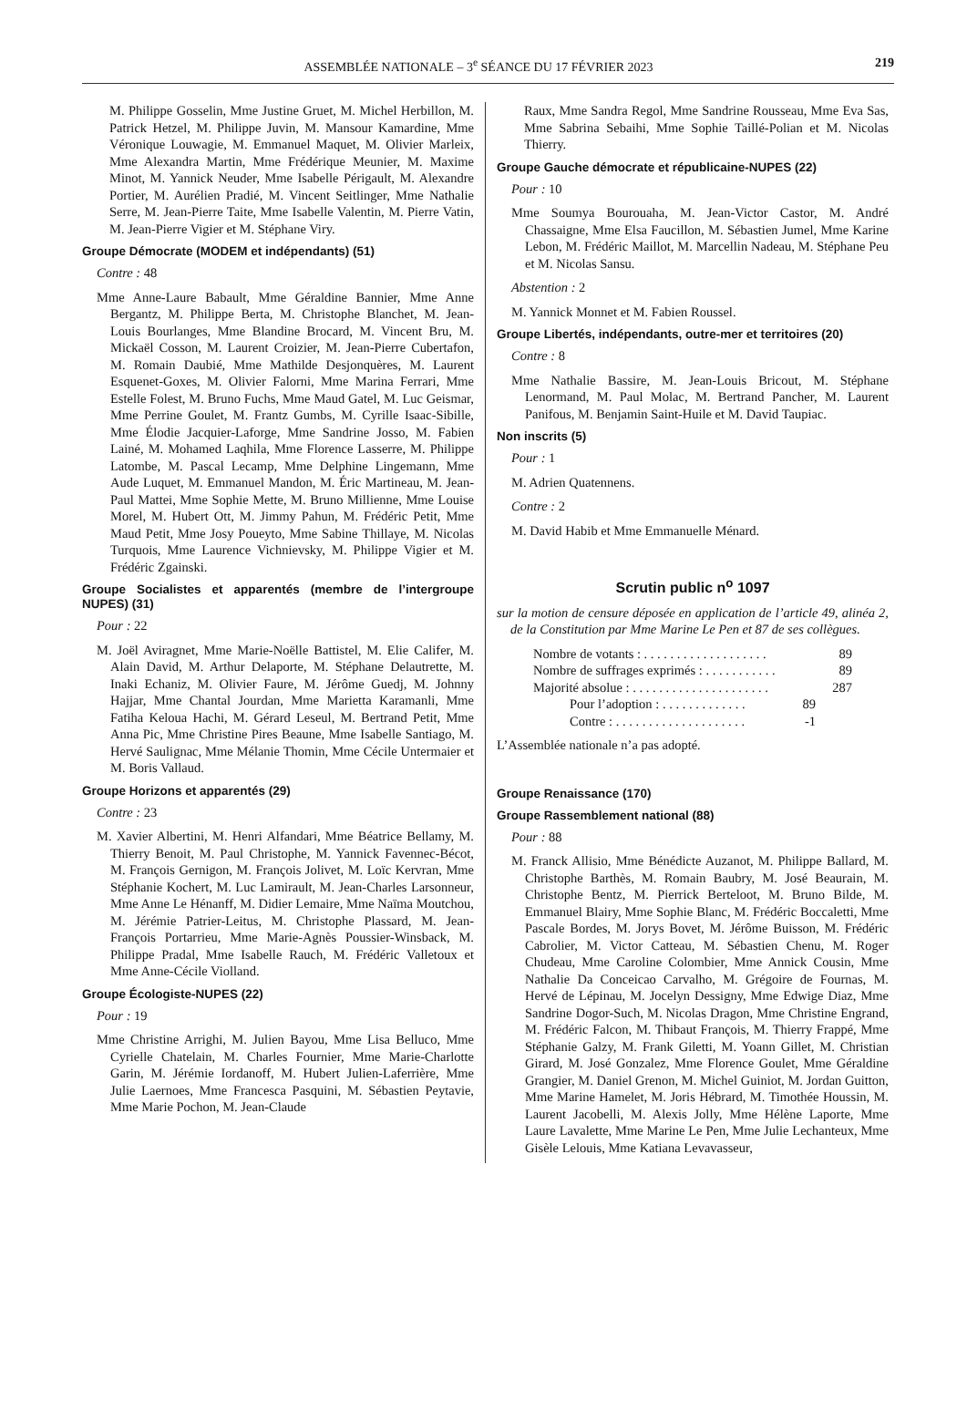ASSEMBLÉE NATIONALE – 3<sup>e</sup> SÉANCE DU 17 FÉVRIER 2023 219
M. Philippe Gosselin, Mme Justine Gruet, M. Michel Herbillon, M. Patrick Hetzel, M. Philippe Juvin, M. Mansour Kamardine, Mme Véronique Louwagie, M. Emmanuel Maquet, M. Olivier Marleix, Mme Alexandra Martin, Mme Frédérique Meunier, M. Maxime Minot, M. Yannick Neuder, Mme Isabelle Périgault, M. Alexandre Portier, M. Aurélien Pradié, M. Vincent Seitlinger, Mme Nathalie Serre, M. Jean-Pierre Taite, Mme Isabelle Valentin, M. Pierre Vatin, M. Jean-Pierre Vigier et M. Stéphane Viry.
Groupe Démocrate (MODEM et indépendants) (51)
Contre : 48
Mme Anne-Laure Babault, Mme Géraldine Bannier, Mme Anne Bergantz, M. Philippe Berta, M. Christophe Blanchet, M. Jean-Louis Bourlanges, Mme Blandine Brocard, M. Vincent Bru, M. Mickaël Cosson, M. Laurent Croizier, M. Jean-Pierre Cubertafon, M. Romain Daubié, Mme Mathilde Desjonquères, M. Laurent Esquenet-Goxes, M. Olivier Falorni, Mme Marina Ferrari, Mme Estelle Folest, M. Bruno Fuchs, Mme Maud Gatel, M. Luc Geismar, Mme Perrine Goulet, M. Frantz Gumbs, M. Cyrille Isaac-Sibille, Mme Élodie Jacquier-Laforge, Mme Sandrine Josso, M. Fabien Lainé, M. Mohamed Laqhila, Mme Florence Lasserre, M. Philippe Latombe, M. Pascal Lecamp, Mme Delphine Lingemann, Mme Aude Luquet, M. Emmanuel Mandon, M. Éric Martineau, M. Jean-Paul Mattei, Mme Sophie Mette, M. Bruno Millienne, Mme Louise Morel, M. Hubert Ott, M. Jimmy Pahun, M. Frédéric Petit, Mme Maud Petit, Mme Josy Poueyto, Mme Sabine Thillaye, M. Nicolas Turquois, Mme Laurence Vichnievsky, M. Philippe Vigier et M. Frédéric Zgainski.
Groupe Socialistes et apparentés (membre de l’intergroupe NUPES) (31)
Pour : 22
M. Joël Aviragnet, Mme Marie-Noëlle Battistel, M. Elie Califer, M. Alain David, M. Arthur Delaporte, M. Stéphane Delautrette, M. Inaki Echaniz, M. Olivier Faure, M. Jérôme Guedj, M. Johnny Hajjar, Mme Chantal Jourdan, Mme Marietta Karamanli, Mme Fatiha Keloua Hachi, M. Gérard Leseul, M. Bertrand Petit, Mme Anna Pic, Mme Christine Pires Beaune, Mme Isabelle Santiago, M. Hervé Saulignac, Mme Mélanie Thomin, Mme Cécile Untermaier et M. Boris Vallaud.
Groupe Horizons et apparentés (29)
Contre : 23
M. Xavier Albertini, M. Henri Alfandari, Mme Béatrice Bellamy, M. Thierry Benoit, M. Paul Christophe, M. Yannick Favennec-Bécot, M. François Gernigon, M. François Jolivet, M. Loïc Kervran, Mme Stéphanie Kochert, M. Luc Lamirault, M. Jean-Charles Larsonneur, Mme Anne Le Hénanff, M. Didier Lemaire, Mme Naïma Moutchou, M. Jérémie Patrier-Leitus, M. Christophe Plassard, M. Jean-François Portarrieu, Mme Marie-Agnès Poussier-Winsback, M. Philippe Pradal, Mme Isabelle Rauch, M. Frédéric Valletoux et Mme Anne-Cécile Violland.
Groupe Écologiste-NUPES (22)
Pour : 19
Mme Christine Arrighi, M. Julien Bayou, Mme Lisa Belluco, Mme Cyrielle Chatelain, M. Charles Fournier, Mme Marie-Charlotte Garin, M. Jérémie Iordanoff, M. Hubert Julien-Laferrière, Mme Julie Laernoes, Mme Francesca Pasquini, M. Sébastien Peytavie, Mme Marie Pochon, M. Jean-Claude
Raux, Mme Sandra Regol, Mme Sandrine Rousseau, Mme Eva Sas, Mme Sabrina Sebaihi, Mme Sophie Taillé-Polian et M. Nicolas Thierry.
Groupe Gauche démocrate et républicaine-NUPES (22)
Pour : 10
Mme Soumya Bourouaha, M. Jean-Victor Castor, M. André Chassaigne, Mme Elsa Faucillon, M. Sébastien Jumel, Mme Karine Lebon, M. Frédéric Maillot, M. Marcellin Nadeau, M. Stéphane Peu et M. Nicolas Sansu.
Abstention : 2
M. Yannick Monnet et M. Fabien Roussel.
Groupe Libertés, indépendants, outre-mer et territoires (20)
Contre : 8
Mme Nathalie Bassire, M. Jean-Louis Bricout, M. Stéphane Lenormand, M. Paul Molac, M. Bertrand Pancher, M. Laurent Panifous, M. Benjamin Saint-Huile et M. David Taupiac.
Non inscrits (5)
Pour : 1
M. Adrien Quatennens.
Contre : 2
M. David Habib et Mme Emmanuelle Ménard.
Scrutin public n<sup>o</sup> 1097
sur la motion de censure déposée en application de l’article 49, alinéa 2, de la Constitution par Mme Marine Le Pen et 87 de ses collègues.
Nombre de votants : . . . . . . . . . . . . . . . . . . . 89
Nombre de suffrages exprimés : . . . . . . . . . . . 89
Majorité absolue : . . . . . . . . . . . . . . . . . . . . . 287
Pour l’adoption : . . . . . . . . . . . . . 89
Contre : . . . . . . . . . . . . . . . . . . . . -1
L’Assemblée nationale n’a pas adopté.
Groupe Renaissance (170)
Groupe Rassemblement national (88)
Pour : 88
M. Franck Allisio, Mme Bénédicte Auzanot, M. Philippe Ballard, M. Christophe Barthès, M. Romain Baubry, M. José Beaurain, M. Christophe Bentz, M. Pierrick Berteloot, M. Bruno Bilde, M. Emmanuel Blairy, Mme Sophie Blanc, M. Frédéric Boccaletti, Mme Pascale Bordes, M. Jorys Bovet, M. Jérôme Buisson, M. Frédéric Cabrolier, M. Victor Catteau, M. Sébastien Chenu, M. Roger Chudeau, Mme Caroline Colombier, Mme Annick Cousin, Mme Nathalie Da Conceicao Carvalho, M. Grégoire de Fournas, M. Hervé de Lépinau, M. Jocelyn Dessigny, Mme Edwige Diaz, Mme Sandrine Dogor-Such, M. Nicolas Dragon, Mme Christine Engrand, M. Frédéric Falcon, M. Thibaut François, M. Thierry Frappé, Mme Stéphanie Galzy, M. Frank Giletti, M. Yoann Gillet, M. Christian Girard, M. José Gonzalez, Mme Florence Goulet, Mme Géraldine Grangier, M. Daniel Grenon, M. Michel Guiniot, M. Jordan Guitton, Mme Marine Hamelet, M. Joris Hébrard, M. Timothée Houssin, M. Laurent Jacobelli, M. Alexis Jolly, Mme Hélène Laporte, Mme Laure Lavalette, Mme Marine Le Pen, Mme Julie Lechanteux, Mme Gisèle Lelouis, Mme Katiana Levavasseur,